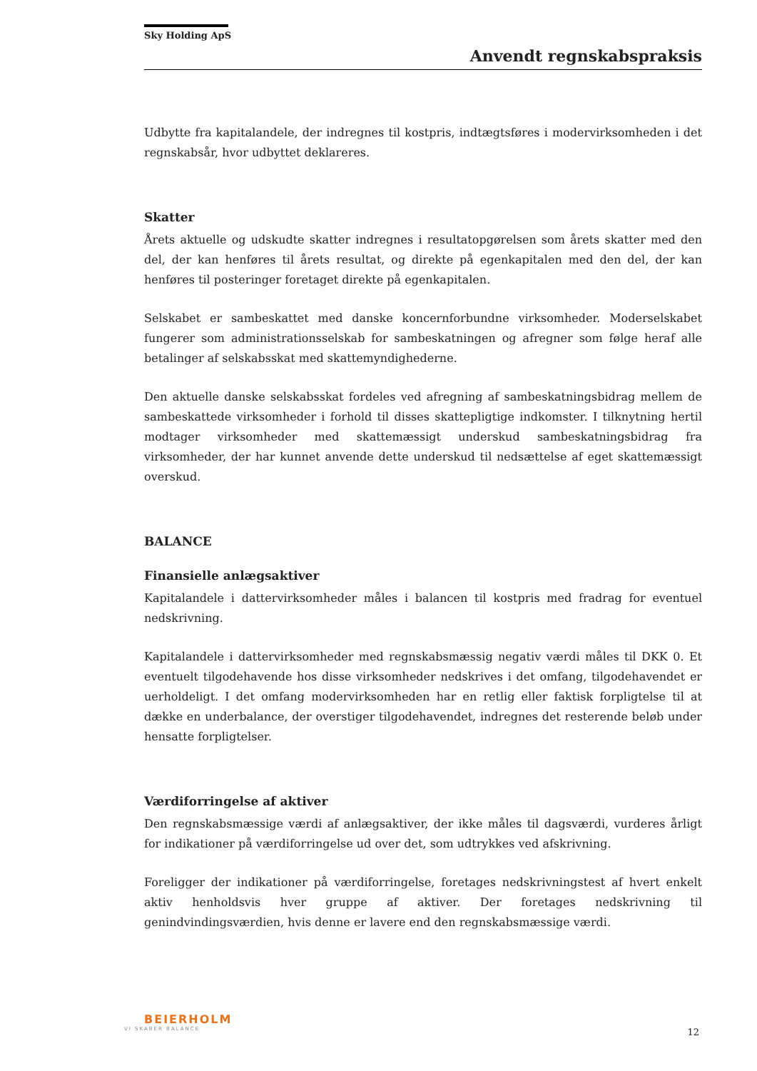Sky Holding ApS
Anvendt regnskabspraksis
Udbytte fra kapitalandele, der indregnes til kostpris, indtægtsføres i modervirksomheden i det regnskabsår, hvor udbyttet deklareres.
Skatter
Årets aktuelle og udskudte skatter indregnes i resultatopgørelsen som årets skatter med den del, der kan henføres til årets resultat, og direkte på egenkapitalen med den del, der kan henføres til posteringer foretaget direkte på egenkapitalen.
Selskabet er sambeskattet med danske koncernforbundne virksomheder. Moderselskabet fungerer som administrationsselskab for sambeskatningen og afregner som følge heraf alle betalinger af selskabsskat med skattemyndighederne.
Den aktuelle danske selskabsskat fordeles ved afregning af sambeskatningsbidrag mellem de sambeskattede virksomheder i forhold til disses skattepligtige indkomster. I tilknytning hertil modtager virksomheder med skattemæssigt underskud sambeskatningsbidrag fra virksomheder, der har kunnet anvende dette underskud til nedsættelse af eget skattemæssigt overskud.
BALANCE
Finansielle anlægsaktiver
Kapitalandele i dattervirksomheder måles i balancen til kostpris med fradrag for eventuel nedskrivning.
Kapitalandele i dattervirksomheder med regnskabsmæssig negativ værdi måles til DKK 0. Et eventuelt tilgodehavende hos disse virksomheder nedskrives i det omfang, tilgodehavendet er uerholdeligt. I det omfang modervirksomheden har en retlig eller faktisk forpligtelse til at dække en underbalance, der overstiger tilgodehavendet, indregnes det resterende beløb under hensatte forpligtelser.
Værdiforringelse af aktiver
Den regnskabsmæssige værdi af anlægsaktiver, der ikke måles til dagsværdi, vurderes årligt for indikationer på værdiforringelse ud over det, som udtrykkes ved afskrivning.
Foreligger der indikationer på værdiforringelse, foretages nedskrivningstest af hvert enkelt aktiv henholdsvis hver gruppe af aktiver. Der foretages nedskrivning til genindvindingsværdien, hvis denne er lavere end den regnskabsmæssige værdi.
BEIERHOLM
VI SKABER BALANCE
12